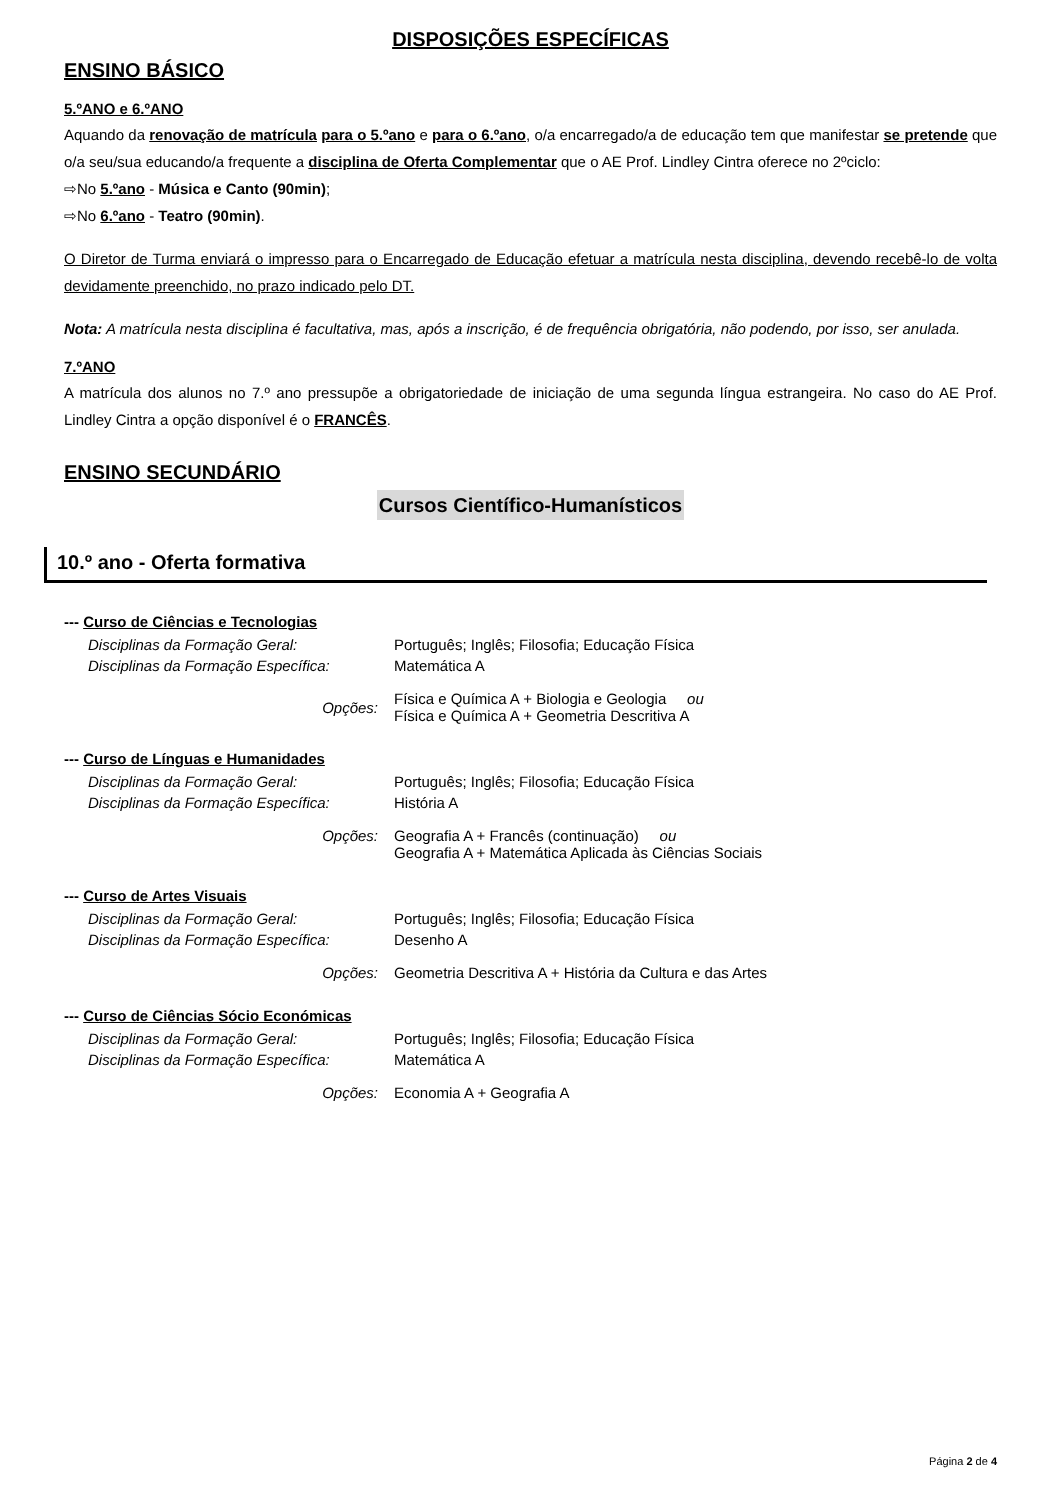DISPOSIÇÕES ESPECÍFICAS
ENSINO BÁSICO
5.ºANO e 6.ºANO
Aquando da renovação de matrícula para o 5.ºano e para o 6.ºano, o/a encarregado/a de educação tem que manifestar se pretende que o/a seu/sua educando/a frequente a disciplina de Oferta Complementar que o AE Prof. Lindley Cintra oferece no 2ºciclo:
⇨No 5.ºano - Música e Canto (90min);
⇨No 6.ºano - Teatro (90min).
O Diretor de Turma enviará o impresso para o Encarregado de Educação efetuar a matrícula nesta disciplina, devendo recebê-lo de volta devidamente preenchido, no prazo indicado pelo DT.
Nota: A matrícula nesta disciplina é facultativa, mas, após a inscrição, é de frequência obrigatória, não podendo, por isso, ser anulada.
7.ºANO
A matrícula dos alunos no 7.º ano pressupõe a obrigatoriedade de iniciação de uma segunda língua estrangeira. No caso do AE Prof. Lindley Cintra a opção disponível é o FRANCÊS.
ENSINO SECUNDÁRIO
Cursos Científico-Humanísticos
10.º ano - Oferta formativa
--- Curso de Ciências e Tecnologias
| Disciplinas da Formação Geral: | Português; Inglês; Filosofia; Educação Física |
| Disciplinas da Formação Específica: | Matemática A |
| Opções: | Física e Química A + Biologia e Geologia ou Física e Química A + Geometria Descritiva A |
--- Curso de Línguas e Humanidades
| Disciplinas da Formação Geral: | Português; Inglês; Filosofia; Educação Física |
| Disciplinas da Formação Específica: | História A |
| Opções: | Geografia A + Francês (continuação) ou Geografia A + Matemática Aplicada às Ciências Sociais |
--- Curso de Artes Visuais
| Disciplinas da Formação Geral: | Português; Inglês; Filosofia; Educação Física |
| Disciplinas da Formação Específica: | Desenho A |
| Opções: | Geometria Descritiva A + História da Cultura e das Artes |
--- Curso de Ciências Sócio Económicas
| Disciplinas da Formação Geral: | Português; Inglês; Filosofia; Educação Física |
| Disciplinas da Formação Específica: | Matemática A |
| Opções: | Economia A + Geografia A |
Página 2 de 4